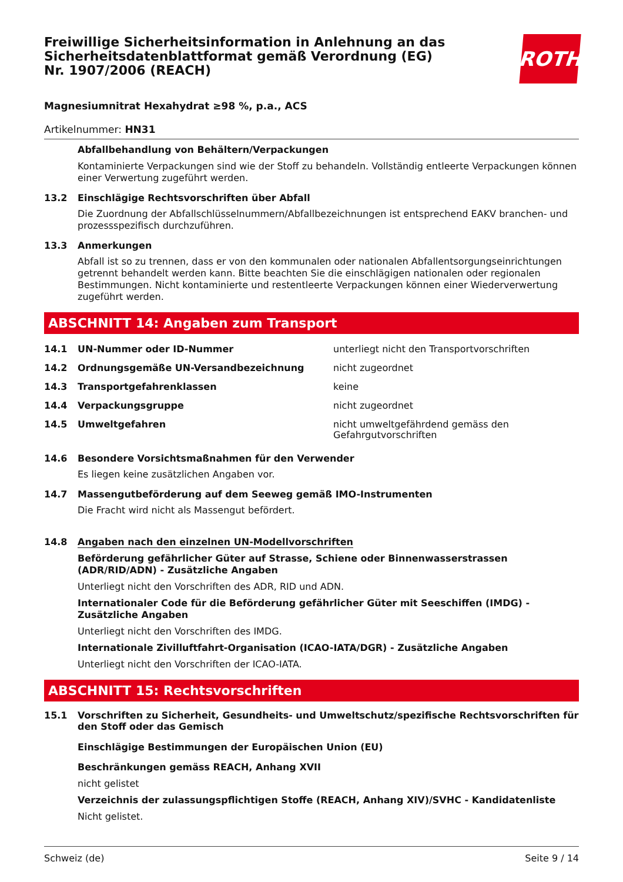Freiwillige Sicherheitsinformation in Anlehnung an das Sicherheitsdatenblattformat gemäß Verordnung (EG) Nr. 1907/2006 (REACH)
ROTH
Magnesiumnitrat Hexahydrat ≥98 %, p.a., ACS
Artikelnummer: HN31
Abfallbehandlung von Behältern/Verpackungen
Kontaminierte Verpackungen sind wie der Stoff zu behandeln. Vollständig entleerte Verpackungen können einer Verwertung zugeführt werden.
13.2 Einschlägige Rechtsvorschriften über Abfall
Die Zuordnung der Abfallschlüsselnummern/Abfallbezeichnungen ist entsprechend EAKV branchen- und prozessspezifisch durchzuführen.
13.3 Anmerkungen
Abfall ist so zu trennen, dass er von den kommunalen oder nationalen Abfallentsorgungseinrichtungen getrennt behandelt werden kann. Bitte beachten Sie die einschlägigen nationalen oder regionalen Bestimmungen. Nicht kontaminierte und restentleerte Verpackungen können einer Wiederverwertung zugeführt werden.
ABSCHNITT 14: Angaben zum Transport
| 14.1 | UN-Nummer oder ID-Nummer | unterliegt nicht den Transportvorschriften |
| 14.2 | Ordnungsgemäße UN-Versandbezeichnung | nicht zugeordnet |
| 14.3 | Transportgefahrenklassen | keine |
| 14.4 | Verpackungsgruppe | nicht zugeordnet |
| 14.5 | Umweltgefahren | nicht umweltgefährdend gemäss den Gefahrgutvorschriften |
14.6 Besondere Vorsichtsmaßnahmen für den Verwender
Es liegen keine zusätzlichen Angaben vor.
14.7 Massengutbeförderung auf dem Seeweg gemäß IMO-Instrumenten
Die Fracht wird nicht als Massengut befördert.
14.8 Angaben nach den einzelnen UN-Modellvorschriften
Beförderung gefährlicher Güter auf Strasse, Schiene oder Binnenwasserstrassen (ADR/RID/ADN) - Zusätzliche Angaben
Unterliegt nicht den Vorschriften des ADR, RID und ADN.
Internationaler Code für die Beförderung gefährlicher Güter mit Seeschiffen (IMDG) - Zusätzliche Angaben
Unterliegt nicht den Vorschriften des IMDG.
Internationale Zivilluftfahrt-Organisation (ICAO-IATA/DGR) - Zusätzliche Angaben
Unterliegt nicht den Vorschriften der ICAO-IATA.
ABSCHNITT 15: Rechtsvorschriften
15.1 Vorschriften zu Sicherheit, Gesundheits- und Umweltschutz/spezifische Rechtsvorschriften für den Stoff oder das Gemisch
Einschlägige Bestimmungen der Europäischen Union (EU)
Beschränkungen gemäss REACH, Anhang XVII
nicht gelistet
Verzeichnis der zulassungspflichtigen Stoffe (REACH, Anhang XIV)/SVHC - Kandidatenliste
Nicht gelistet.
Schweiz (de) Seite 9 / 14